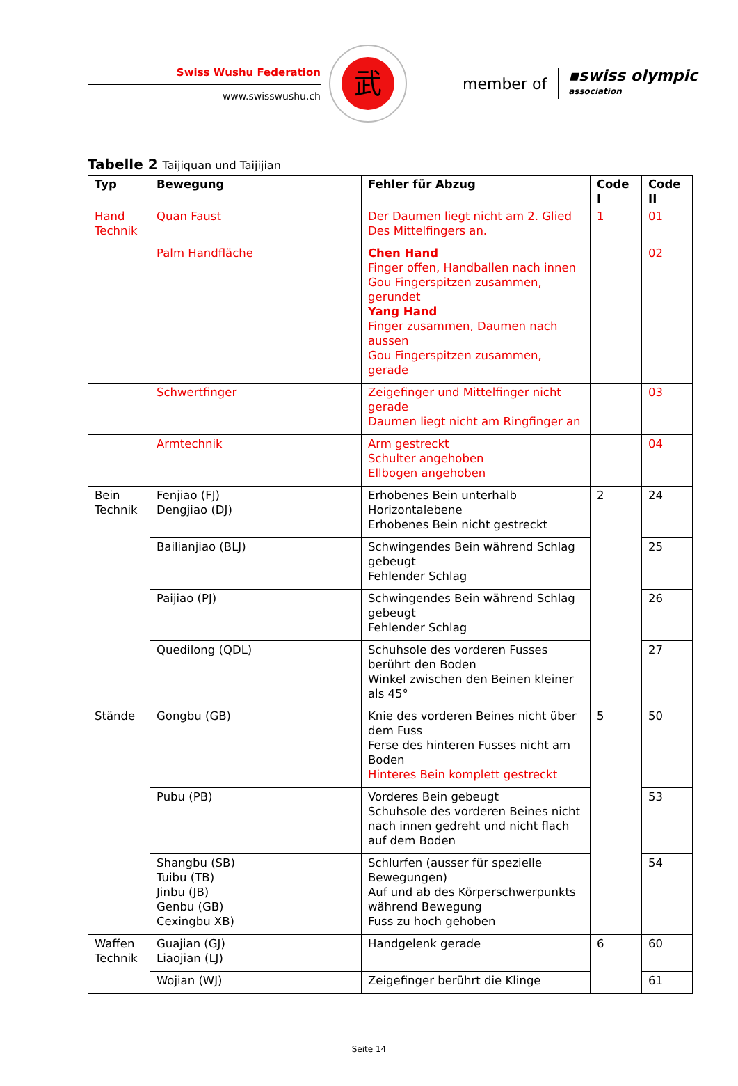Swiss Wushu Federation
www.swisswushu.ch
武
member of
▪swiss olympic
association
Tabelle 2 Taijiquan und Taijijian
| Typ | Bewegung | Fehler für Abzug | Code I | Code II |
| --- | --- | --- | --- | --- |
| Hand Technik | Quan Faust | Der Daumen liegt nicht am 2. Glied Des Mittelfingers an. | 1 | 01 |
| | Palm Handfläche | Chen Hand Finger offen, Handballen nach innen Gou Fingerspitzen zusammen, gerundet Yang Hand Finger zusammen, Daumen nach aussen Gou Fingerspitzen zusammen, gerade | | 02 |
| | Schwertfinger | Zeigefinger und Mittelfinger nicht gerade Daumen liegt nicht am Ringfinger an | | 03 |
| | Armtechnik | Arm gestreckt Schulter angehoben Ellbogen angehoben | | 04 |
| Bein Technik | Fenjiao (FJ) Dengjiao (DJ) | Erhobenes Bein unterhalb Horizontalebene Erhobenes Bein nicht gestreckt | 2 | 24 |
| | Bailianjiao (BLJ) | Schwingendes Bein während Schlag gebeugt Fehlender Schlag | | 25 |
| | Paijiao (PJ) | Schwingendes Bein während Schlag gebeugt Fehlender Schlag | | 26 |
| | Quedilong (QDL) | Schuhsole des vorderen Fusses berührt den Boden Winkel zwischen den Beinen kleiner als 45° | | 27 |
| Stände | Gongbu (GB) | Knie des vorderen Beines nicht über dem Fuss Ferse des hinteren Fusses nicht am Boden Hinteres Bein komplett gestreckt | 5 | 50 |
| | Pubu (PB) | Vorderes Bein gebeugt Schuhsole des vorderen Beines nicht nach innen gedreht und nicht flach auf dem Boden | | 53 |
| | Shangbu (SB) Tuibu (TB) Jinbu (JB) Genbu (GB) Cexingbu XB) | Schlurfen (ausser für spezielle Bewegungen) Auf und ab des Körperschwerpunkts während Bewegung Fuss zu hoch gehoben | | 54 |
| Waffen Technik | Guajian (GJ) Liaojian (LJ) | Handgelenk gerade | 6 | 60 |
| | Wojian (WJ) | Zeigefinger berührt die Klinge | | 61 |
Seite 14